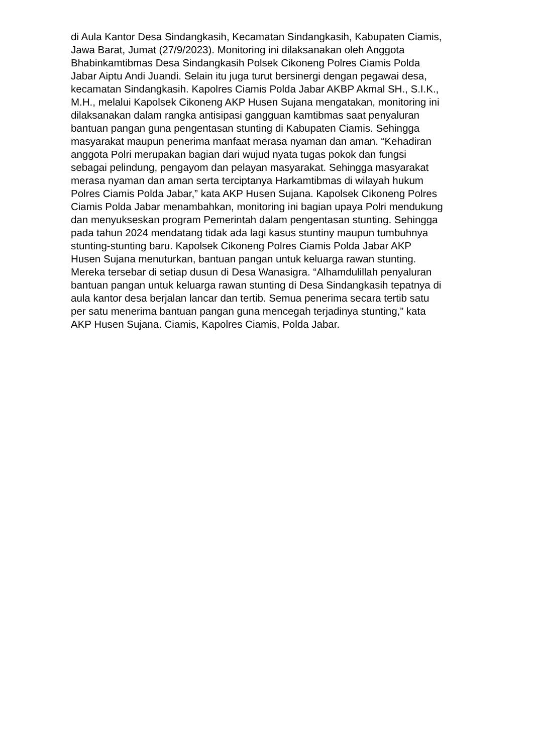di Aula Kantor Desa Sindangkasih, Kecamatan Sindangkasih, Kabupaten Ciamis,
Jawa Barat, Jumat (27/9/2023). Monitoring ini dilaksanakan oleh Anggota
Bhabinkamtibmas Desa Sindangkasih Polsek Cikoneng Polres Ciamis Polda
Jabar Aiptu Andi Juandi. Selain itu juga turut bersinergi dengan pegawai desa,
kecamatan Sindangkasih. Kapolres Ciamis Polda Jabar AKBP Akmal SH., S.I.K.,
M.H., melalui Kapolsek Cikoneng AKP Husen Sujana mengatakan, monitoring ini
dilaksanakan dalam rangka antisipasi gangguan kamtibmas saat penyaluran
bantuan pangan guna pengentasan stunting di Kabupaten Ciamis. Sehingga
masyarakat maupun penerima manfaat merasa nyaman dan aman. “Kehadiran
anggota Polri merupakan bagian dari wujud nyata tugas pokok dan fungsi
sebagai pelindung, pengayom dan pelayan masyarakat. Sehingga masyarakat
merasa nyaman dan aman serta terciptanya Harkamtibmas di wilayah hukum
Polres Ciamis Polda Jabar,” kata AKP Husen Sujana. Kapolsek Cikoneng Polres
Ciamis Polda Jabar menambahkan, monitoring ini bagian upaya Polri mendukung
dan menyukseskan program Pemerintah dalam pengentasan stunting. Sehingga
pada tahun 2024 mendatang tidak ada lagi kasus stuntiny maupun tumbuhnya
stunting-stunting baru. Kapolsek Cikoneng Polres Ciamis Polda Jabar AKP
Husen Sujana menuturkan, bantuan pangan untuk keluarga rawan stunting.
Mereka tersebar di setiap dusun di Desa Wanasigra. “Alhamdulillah penyaluran
bantuan pangan untuk keluarga rawan stunting di Desa Sindangkasih tepatnya di
aula kantor desa berjalan lancar dan tertib. Semua penerima secara tertib satu
per satu menerima bantuan pangan guna mencegah terjadinya stunting,” kata
AKP Husen Sujana. Ciamis, Kapolres Ciamis, Polda Jabar.